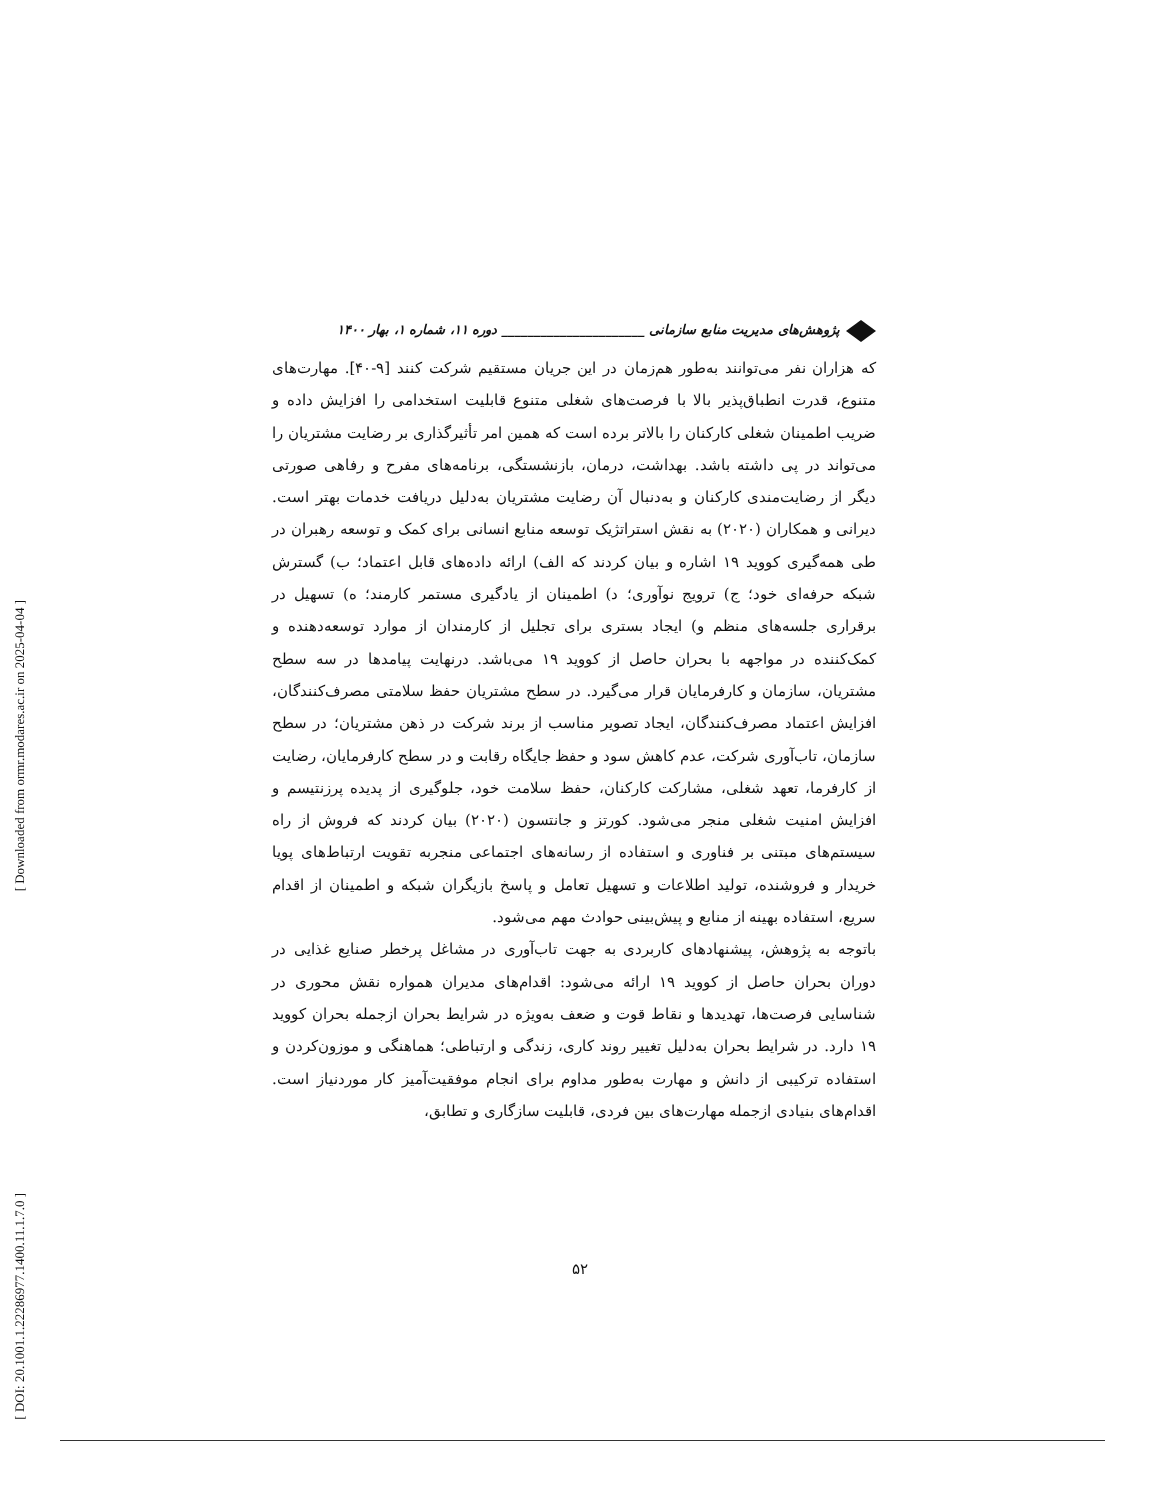[ Downloaded from ormr.modares.ac.ir on 2025-04-04 ]
[ DOI: 20.1001.1.22286977.1400.11.1.7.0 ]
پژوهش‌های مدیریت منابع سازمانی ______________________ دوره ۱۱، شماره ۱، بهار ۱۴۰۰
که هزاران نفر می‌توانند به‌طور هم‌زمان در این جریان مستقیم شرکت کنند [۹-۴۰]. مهارت‌های متنوع، قدرت انطباق‌پذیر بالا با فرصت‌های شغلی متنوع قابلیت استخدامی را افزایش داده و ضریب اطمینان شغلی کارکنان را بالاتر برده است که همین امر تأثیرگذاری بر رضایت مشتریان را می‌تواند در پی داشته باشد. بهداشت، درمان، بازنشستگی، برنامه‌های مفرح و رفاهی صورتی دیگر از رضایت‌مندی کارکنان و به‌دنبال آن رضایت مشتریان به‌دلیل دریافت خدمات بهتر است. دیرانی و همکاران (۲۰۲۰) به نقش استراتژیک توسعه منابع انسانی برای کمک و توسعه رهبران در طی همه‌گیری کووید ۱۹ اشاره و بیان کردند که الف) ارائه داده‌های قابل اعتماد؛ ب) گسترش شبکه حرفه‌ای خود؛ ج) ترویج نوآوری؛ د) اطمینان از یادگیری مستمر کارمند؛ ه) تسهیل در برقراری جلسه‌های منظم و) ایجاد بستری برای تجلیل از کارمندان از موارد توسعه‌دهنده و کمک‌کننده در مواجهه با بحران حاصل از کووید ۱۹ می‌باشد. درنهایت پیامدها در سه سطح مشتریان، سازمان و کارفرمایان قرار می‌گیرد. در سطح مشتریان حفظ سلامتی مصرف‌کنندگان، افزایش اعتماد مصرف‌کنندگان، ایجاد تصویر مناسب از برند شرکت در ذهن مشتریان؛ در سطح سازمان، تاب‌آوری شرکت، عدم کاهش سود و حفظ جایگاه رقابت و در سطح کارفرمایان، رضایت از کارفرما، تعهد شغلی، مشارکت کارکنان، حفظ سلامت خود، جلوگیری از پدیده پرزنتیسم و افزایش امنیت شغلی منجر می‌شود. کورتز و جانتسون (۲۰۲۰) بیان کردند که فروش از راه سیستم‌های مبتنی بر فناوری و استفاده از رسانه‌های اجتماعی منجربه تقویت ارتباط‌های پویا خریدار و فروشنده، تولید اطلاعات و تسهیل تعامل و پاسخ بازیگران شبکه و اطمینان از اقدام سریع، استفاده بهینه از منابع و پیش‌بینی حوادث مهم می‌شود.
باتوجه به پژوهش، پیشنهادهای کاربردی به جهت تاب‌آوری در مشاغل پرخطر صنایع غذایی در دوران بحران حاصل از کووید ۱۹ ارائه می‌شود: اقدام‌های مدیران همواره نقش محوری در شناسایی فرصت‌ها، تهدیدها و نقاط قوت و ضعف به‌ویژه در شرایط بحران ازجمله بحران کووید ۱۹ دارد. در شرایط بحران به‌دلیل تغییر روند کاری، زندگی و ارتباطی؛ هماهنگی و موزون‌کردن و استفاده ترکیبی از دانش و مهارت به‌طور مداوم برای انجام موفقیت‌آمیز کار موردنیاز است. اقدام‌های بنیادی ازجمله مهارت‌های بین فردی، قابلیت سازگاری و تطابق،
۵۲